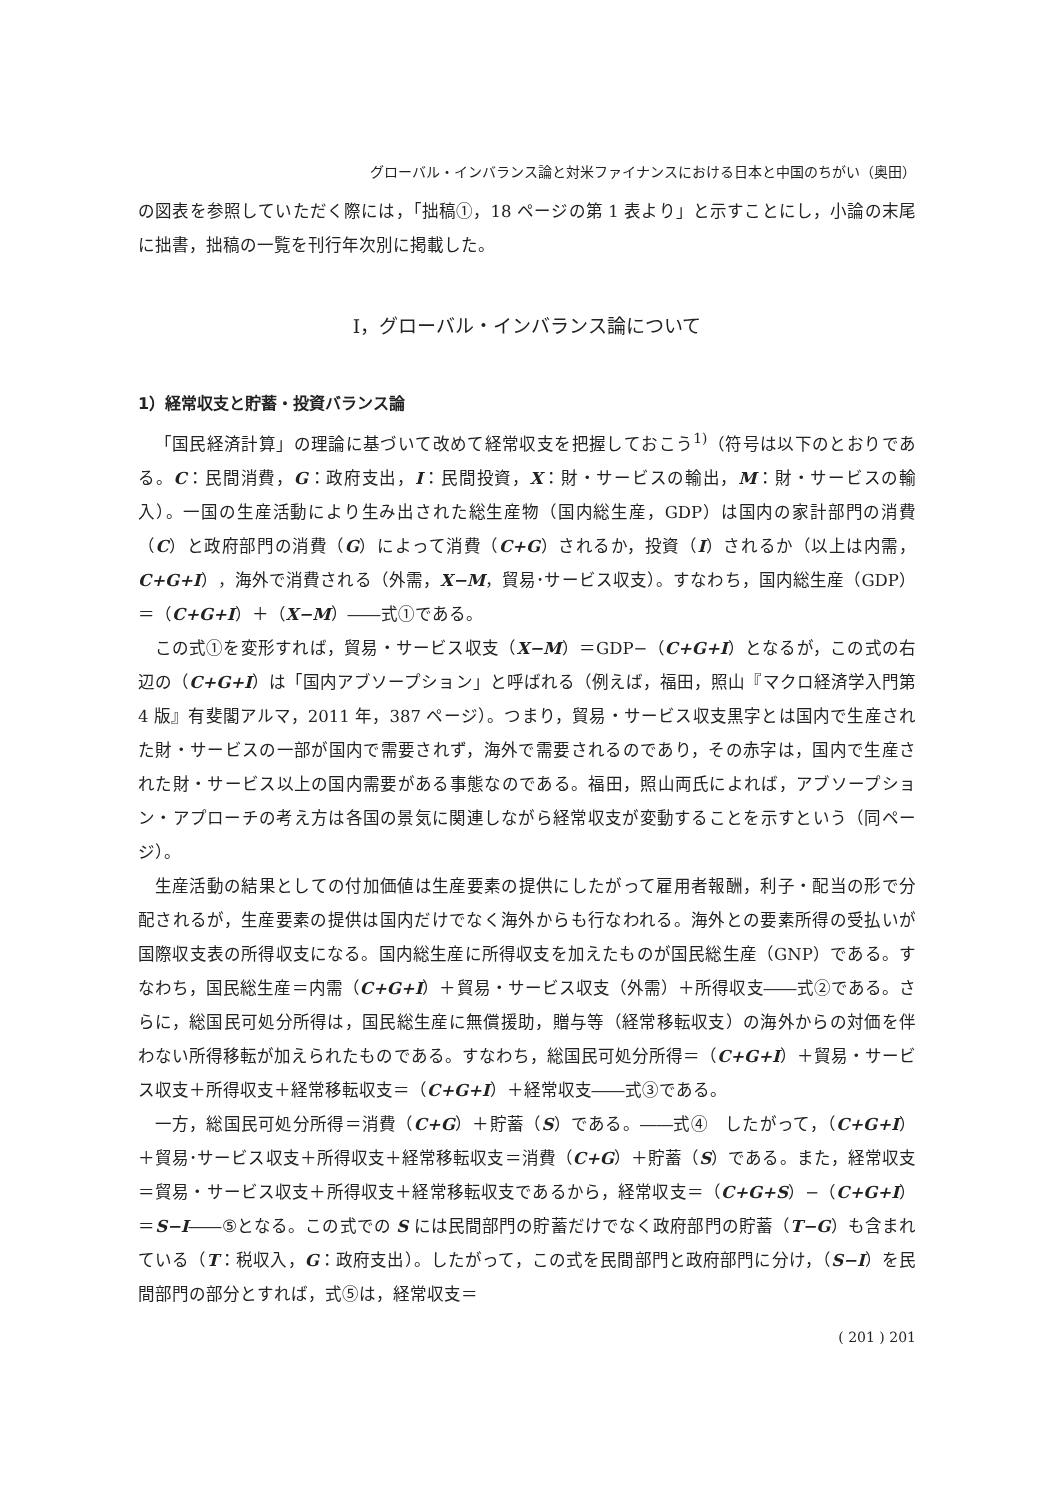グローバル・インバランス論と対米ファイナンスにおける日本と中国のちがい（奥田）
の図表を参照していただく際には，「拙稿①，18 ページの第 1 表より」と示すことにし，小論の末尾に拙書，拙稿の一覧を刊行年次別に掲載した。
Ⅰ，グローバル・インバランス論について
1）経常収支と貯蓄・投資バランス論
「国民経済計算」の理論に基づいて改めて経常収支を把握しておこう<sup>1)</sup>（符号は以下のとおりである。C：民間消費，G：政府支出，I：民間投資，X：財・サービスの輸出，M：財・サービスの輸入）。一国の生産活動により生み出された総生産物（国内総生産，GDP）は国内の家計部門の消費（C）と政府部門の消費（G）によって消費（C+G）されるか，投資（I）されるか（以上は内需，C+G+I），海外で消費される（外需，X−M，貿易･サービス収支）。すなわち，国内総生産（GDP）＝（C+G+I）＋（X−M）――式①である。
この式①を変形すれば，貿易・サービス収支（X−M）＝GDP−（C+G+I）となるが，この式の右辺の（C+G+I）は「国内アブソープション」と呼ばれる（例えば，福田，照山『マクロ経済学入門第 4 版』有斐閣アルマ，2011 年，387 ページ）。つまり，貿易・サービス収支黒字とは国内で生産された財・サービスの一部が国内で需要されず，海外で需要されるのであり，その赤字は，国内で生産された財・サービス以上の国内需要がある事態なのである。福田，照山両氏によれば，アブソープション・アプローチの考え方は各国の景気に関連しながら経常収支が変動することを示すという（同ページ）。
生産活動の結果としての付加価値は生産要素の提供にしたがって雇用者報酬，利子・配当の形で分配されるが，生産要素の提供は国内だけでなく海外からも行なわれる。海外との要素所得の受払いが国際収支表の所得収支になる。国内総生産に所得収支を加えたものが国民総生産（GNP）である。すなわち，国民総生産＝内需（C+G+I）＋貿易・サービス収支（外需）＋所得収支――式②である。さらに，総国民可処分所得は，国民総生産に無償援助，贈与等（経常移転収支）の海外からの対価を伴わない所得移転が加えられたものである。すなわち，総国民可処分所得＝（C+G+I）＋貿易・サービス収支＋所得収支＋経常移転収支＝（C+G+I）＋経常収支――式③である。
一方，総国民可処分所得＝消費（C+G）＋貯蓄（S）である。――式④　したがって，（C+G+I）＋貿易･サービス収支＋所得収支＋経常移転収支＝消費（C+G）＋貯蓄（S）である。また，経常収支＝貿易・サービス収支＋所得収支＋経常移転収支であるから，経常収支＝（C+G+S）−（C+G+I）＝S−I――⑤となる。この式での S には民間部門の貯蓄だけでなく政府部門の貯蓄（T−G）も含まれている（T：税収入，G：政府支出）。したがって，この式を民間部門と政府部門に分け，（S−I）を民間部門の部分とすれば，式⑤は，経常収支＝
( 201 ) 201